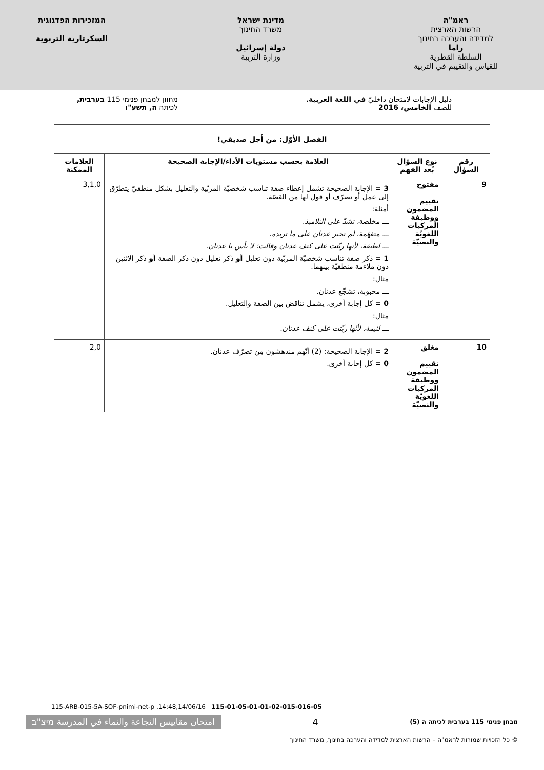ראמ"ה
הרשות הארצית
למדידה והערכה בחינוך
راما
السلطة القطرية
للقياس والتقييم في التربية
מדינת ישראל
משרד החינוך
دولة إسرائيل
وزارة التربية
המזכירות הפדגוגית
السكرتارية التربوية
دليل الإجابات لامتحان داخليّ في اللغة العربية،
للصف الخامس، 2016
מחוון למבחן פנימי 115 בערבית,
לכיתה ה, תשע"ו
| الفصل الأوّل: من أجل صديقي! | | | |
| --- | --- | --- | --- |
| رقم السؤال | نوع السؤال بُعد الفهم | العلامة بحسب مستويات الأداء/الإجابة الصحيحة | العلامات الممكنة |
| 9 | مفتوح تقييم المضمون ووظيفة المركبات اللغويّة والنصيّة | 3 = الإجابة الصحيحة تشمل إعطاء صفة تناسب شخصيّة المربّية والتعليل بشكل منطقيّ يتطرّق إلى عمل أو تصرّف أو قول لها من القصّة. أمثلة: ـــ مخلصة، تشدّ على التلاميذ . ـــ متفهّمة، لم تجبر عدنان على ما تريده . ـــ لطيفة، لأنها ربّتت على كتف عدنان وقالت: لا بأس يا عدنان . 1 = ذكر صفة تناسب شخصيّة المربّية دون تعليل أو ذكر تعليل دون ذكر الصفة أو ذكر الاثنين دون ملاءمة منطقيّة بينهما. مثال: ـــ محبوبة، تشجّع عدنان. 0 = كل إجابة أخرى، يشمل تناقض بين الصفة والتعليل. مثال: ـــ لئيمة، لأنّها ربّتت على كتف عدنان . | 3,1,0 |
| 10 | مغلق تقييم المضمون ووظيفة المركبات اللغويّة والنصيّة | 2 = الإجابة الصحيحة: (2) أنّهم مندهشون مِن تصرّف عدنان. 0 = كل إجابة أخرى. | 2,0 |
115-ARB-015-5A-SOF-pnimi-net-p ,14:48,14/06/16 115-01-05-01-01-02-015-016-05
מבחן פנימי 115 בערבית לכיתה ה (5) 4 امتحان مقاييس النجاعة والنماء في المدرسة מיצ"ב
© כל הזכויות שמורות לראמ"ה – הרשות הארצית למדידה והערכה בחינוך, משרד החינוך